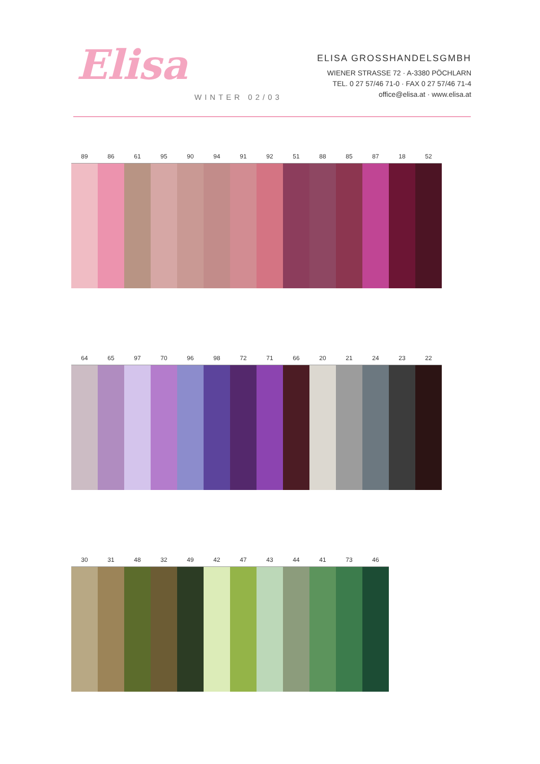Elisa
WINTER 02/03
ELISA GROSSHANDELSGMBH
WIENER STRASSE 72 · A-3380 PÖCHLARN
TEL. 0 27 57/46 71-0 · FAX 0 27 57/46 71-4
office@elisa.at · www.elisa.at
89 86 61 95 90 94 91 92 51 88 85 87 18 52
64 65 97 70 96 98 72 71 66 20 21 24 23 22
30 31 48 32 49 42 47 43 44 41 73 46